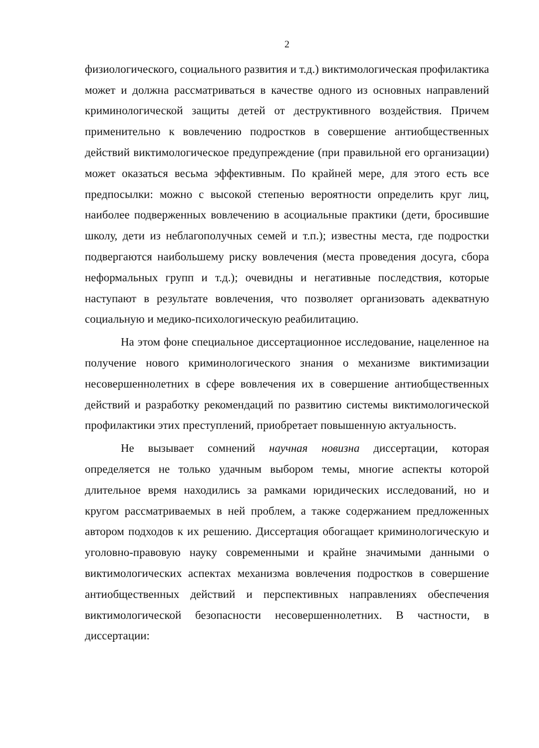2
физиологического, социального развития и т.д.) виктимологическая профилактика может и должна рассматриваться в качестве одного из основных направлений криминологической защиты детей от деструктивного воздействия. Причем применительно к вовлечению подростков в совершение антиобщественных действий виктимологическое предупреждение (при правильной его организации) может оказаться весьма эффективным. По крайней мере, для этого есть все предпосылки: можно с высокой степенью вероятности определить круг лиц, наиболее подверженных вовлечению в асоциальные практики (дети, бросившие школу, дети из неблагополучных семей и т.п.); известны места, где подростки подвергаются наибольшему риску вовлечения (места проведения досуга, сбора неформальных групп и т.д.); очевидны и негативные последствия, которые наступают в результате вовлечения, что позволяет организовать адекватную социальную и медико-психологическую реабилитацию.
На этом фоне специальное диссертационное исследование, нацеленное на получение нового криминологического знания о механизме виктимизации несовершеннолетних в сфере вовлечения их в совершение антиобщественных действий и разработку рекомендаций по развитию системы виктимологической профилактики этих преступлений, приобретает повышенную актуальность.
Не вызывает сомнений научная новизна диссертации, которая определяется не только удачным выбором темы, многие аспекты которой длительное время находились за рамками юридических исследований, но и кругом рассматриваемых в ней проблем, а также содержанием предложенных автором подходов к их решению. Диссертация обогащает криминологическую и уголовно-правовую науку современными и крайне значимыми данными о виктимологических аспектах механизма вовлечения подростков в совершение антиобщественных действий и перспективных направлениях обеспечения виктимологической безопасности несовершеннолетних. В частности, в диссертации: